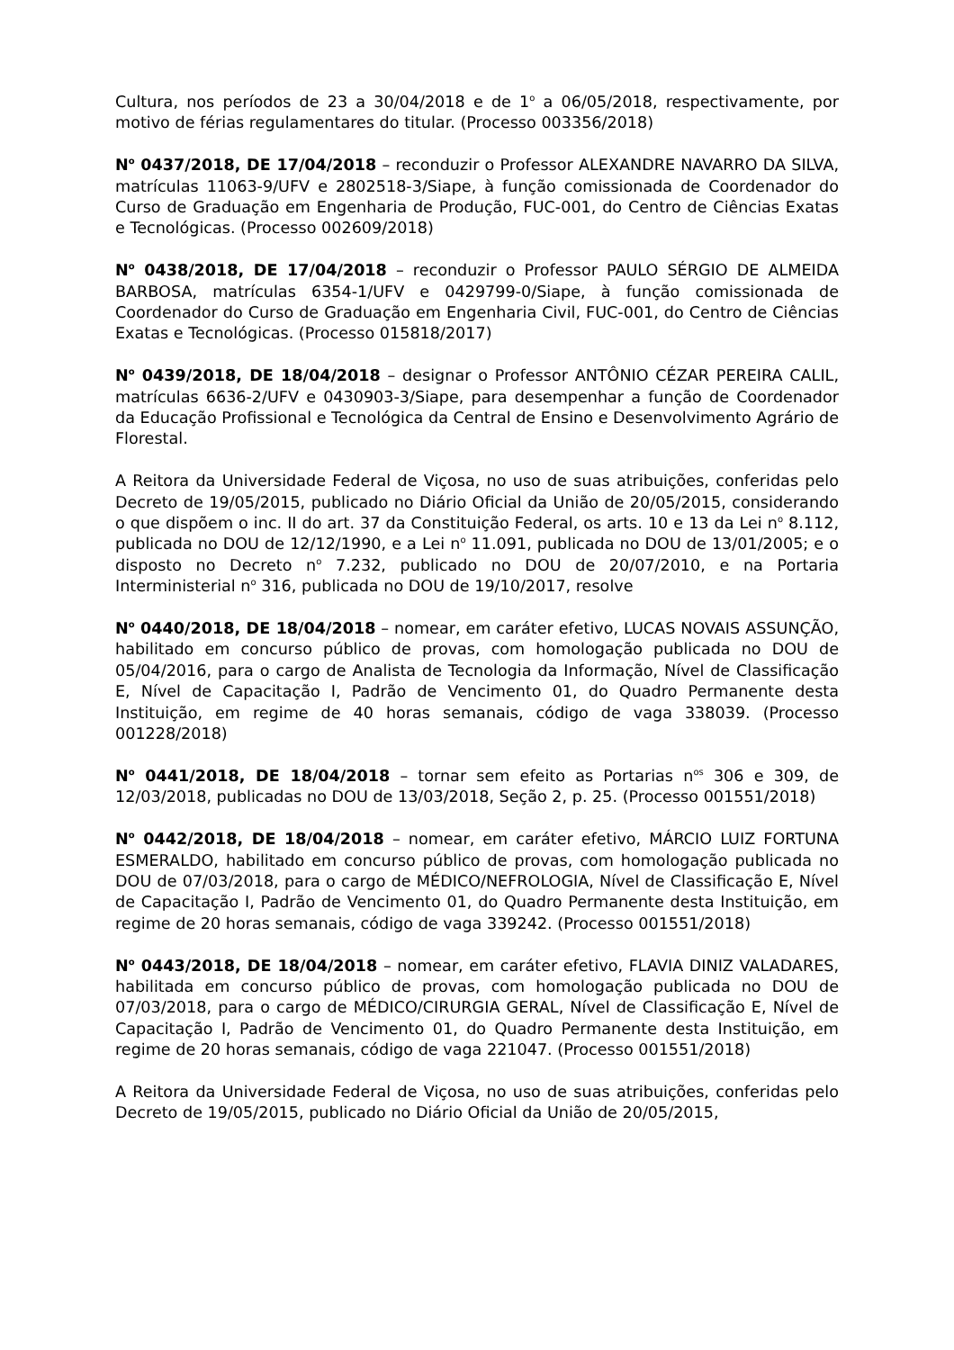Cultura, nos períodos de 23 a 30/04/2018 e de 1<sup>o</sup> a 06/05/2018, respectivamente, por motivo de férias regulamentares do titular. (Processo 003356/2018)
N<sup>o</sup> 0437/2018, DE 17/04/2018 – reconduzir o Professor ALEXANDRE NAVARRO DA SILVA, matrículas 11063-9/UFV e 2802518-3/Siape, à função comissionada de Coordenador do Curso de Graduação em Engenharia de Produção, FUC-001, do Centro de Ciências Exatas e Tecnológicas. (Processo 002609/2018)
N<sup>o</sup> 0438/2018, DE 17/04/2018 – reconduzir o Professor PAULO SÉRGIO DE ALMEIDA BARBOSA, matrículas 6354-1/UFV e 0429799-0/Siape, à função comissionada de Coordenador do Curso de Graduação em Engenharia Civil, FUC-001, do Centro de Ciências Exatas e Tecnológicas. (Processo 015818/2017)
N<sup>o</sup> 0439/2018, DE 18/04/2018 – designar o Professor ANTÔNIO CÉZAR PEREIRA CALIL, matrículas 6636-2/UFV e 0430903-3/Siape, para desempenhar a função de Coordenador da Educação Profissional e Tecnológica da Central de Ensino e Desenvolvimento Agrário de Florestal.
A Reitora da Universidade Federal de Viçosa, no uso de suas atribuições, conferidas pelo Decreto de 19/05/2015, publicado no Diário Oficial da União de 20/05/2015, considerando o que dispõem o inc. II do art. 37 da Constituição Federal, os arts. 10 e 13 da Lei n<sup>o</sup> 8.112, publicada no DOU de 12/12/1990, e a Lei n<sup>o</sup> 11.091, publicada no DOU de 13/01/2005; e o disposto no Decreto n<sup>o</sup> 7.232, publicado no DOU de 20/07/2010, e na Portaria Interministerial n<sup>o</sup> 316, publicada no DOU de 19/10/2017, resolve
N<sup>o</sup> 0440/2018, DE 18/04/2018 – nomear, em caráter efetivo, LUCAS NOVAIS ASSUNÇÃO, habilitado em concurso público de provas, com homologação publicada no DOU de 05/04/2016, para o cargo de Analista de Tecnologia da Informação, Nível de Classificação E, Nível de Capacitação I, Padrão de Vencimento 01, do Quadro Permanente desta Instituição, em regime de 40 horas semanais, código de vaga 338039. (Processo 001228/2018)
N<sup>o</sup> 0441/2018, DE 18/04/2018 – tornar sem efeito as Portarias n<sup>os</sup> 306 e 309, de 12/03/2018, publicadas no DOU de 13/03/2018, Seção 2, p. 25. (Processo 001551/2018)
N<sup>o</sup> 0442/2018, DE 18/04/2018 – nomear, em caráter efetivo, MÁRCIO LUIZ FORTUNA ESMERALDO, habilitado em concurso público de provas, com homologação publicada no DOU de 07/03/2018, para o cargo de MÉDICO/NEFROLOGIA, Nível de Classificação E, Nível de Capacitação I, Padrão de Vencimento 01, do Quadro Permanente desta Instituição, em regime de 20 horas semanais, código de vaga 339242. (Processo 001551/2018)
N<sup>o</sup> 0443/2018, DE 18/04/2018 – nomear, em caráter efetivo, FLAVIA DINIZ VALADARES, habilitada em concurso público de provas, com homologação publicada no DOU de 07/03/2018, para o cargo de MÉDICO/CIRURGIA GERAL, Nível de Classificação E, Nível de Capacitação I, Padrão de Vencimento 01, do Quadro Permanente desta Instituição, em regime de 20 horas semanais, código de vaga 221047. (Processo 001551/2018)
A Reitora da Universidade Federal de Viçosa, no uso de suas atribuições, conferidas pelo Decreto de 19/05/2015, publicado no Diário Oficial da União de 20/05/2015,